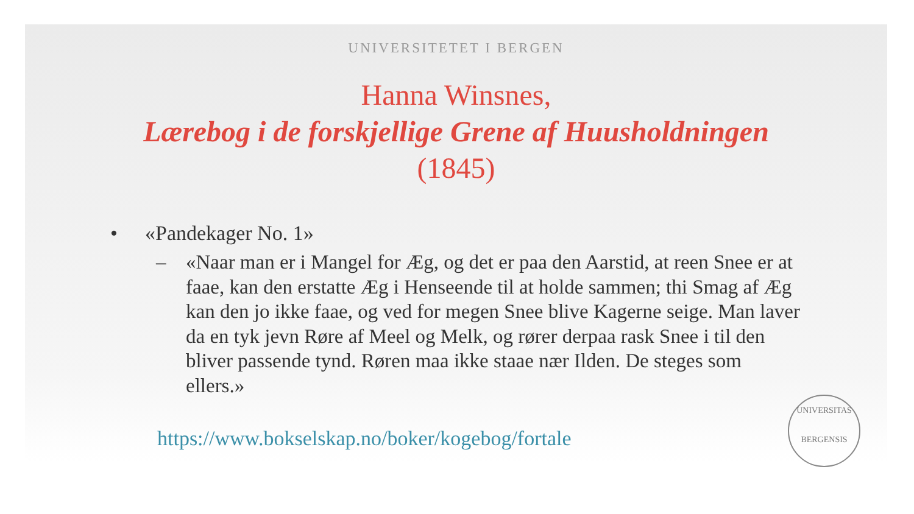UNIVERSITETET I BERGEN
Hanna Winsnes,
Lærebog i de forskjellige Grene af Huusholdningen
(1845)
• «Pandekager No. 1»
– «Naar man er i Mangel for Æg, og det er paa den Aarstid, at reen Snee er at faae, kan den erstatte Æg i Henseende til at holde sammen; thi Smag af Æg kan den jo ikke faae, og ved for megen Snee blive Kagerne seige. Man laver da en tyk jevn Røre af Meel og Melk, og rører derpaa rask Snee i til den bliver passende tynd. Røren maa ikke staae nær Ilden. De steges som ellers.»
https://www.bokselskap.no/boker/kogebog/fortale
UNIVERSITAS
BERGENSIS